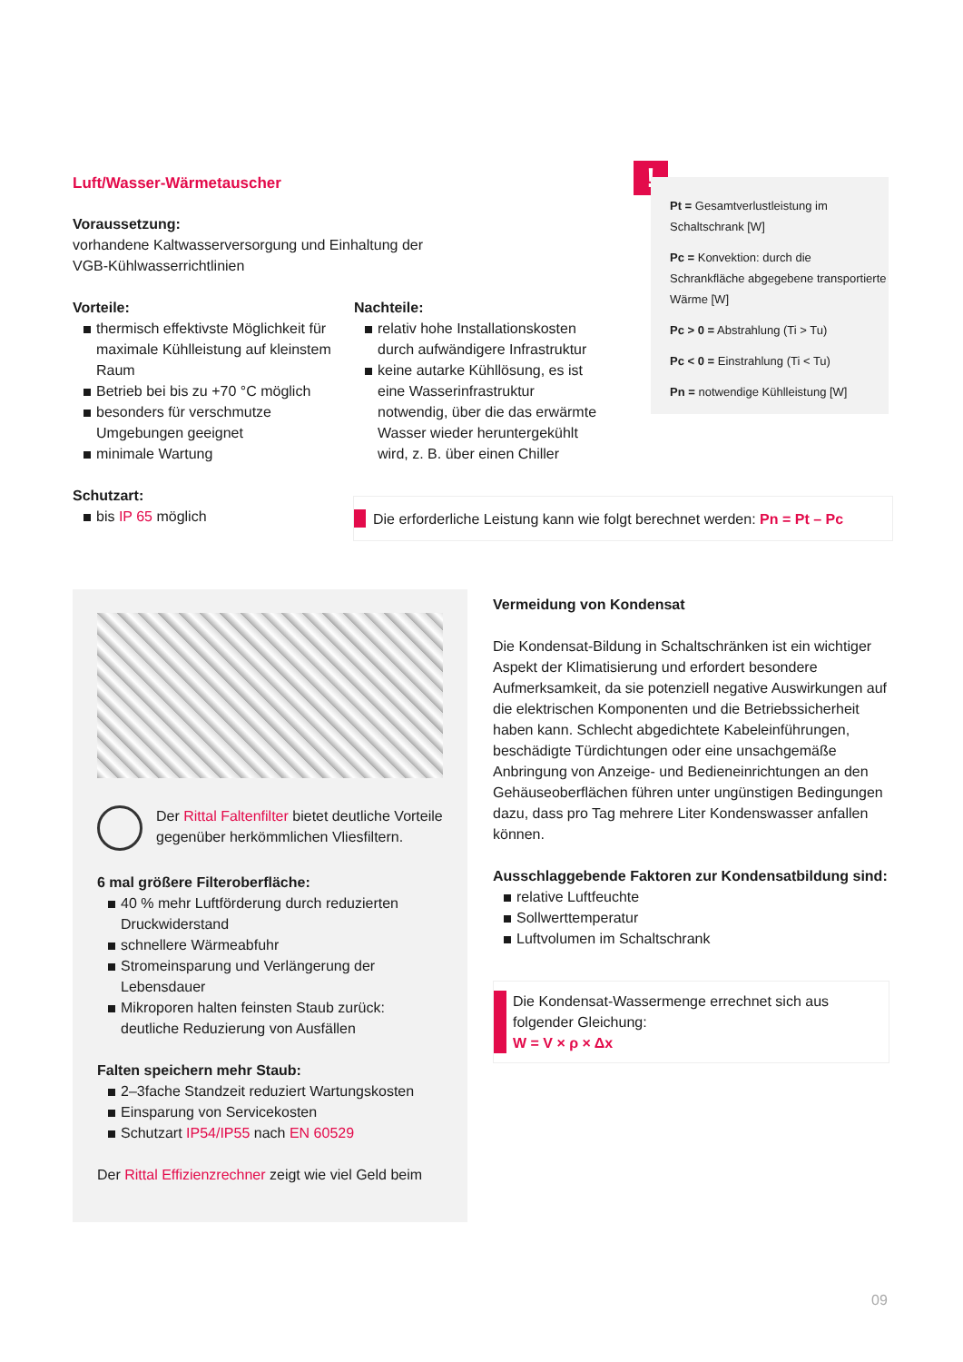Luft/Wasser-Wärmetauscher
Voraussetzung:
vorhandene Kaltwasserversorgung und Einhaltung der
VGB-Kühlwasserrichtlinien
Vorteile:
thermisch effektivste Möglichkeit für maximale Kühlleistung auf kleinstem Raum
Betrieb bei bis zu +70 °C möglich
besonders für verschmutze Umgebungen geeignet
minimale Wartung
Schutzart:
bis IP 65 möglich
Nachteile:
relativ hohe Installationskosten durch aufwändigere Infrastruktur
keine autarke Kühllösung, es ist eine Wasserinfrastruktur notwendig, über die das erwärmte Wasser wieder heruntergekühlt wird, z. B. über einen Chiller
!
Pt = Gesamtverlustleistung im Schaltschrank [W]
Pc = Konvektion: durch die Schrankfläche abgegebene transportierte Wärme [W]
Pc > 0 = Abstrahlung (Ti > Tu)
Pc < 0 = Einstrahlung (Ti < Tu)
Pn = notwendige Kühlleistung [W]
Die erforderliche Leistung kann wie folgt berechnet werden: Pn = Pt – Pc
Der Rittal Faltenfilter bietet deutliche Vorteile gegenüber herkömmlichen Vliesfiltern.
6 mal größere Filteroberfläche:
40 % mehr Luftförderung durch reduzierten Druckwiderstand
schnellere Wärmeabfuhr
Stromeinsparung und Verlängerung der Lebensdauer
Mikroporen halten feinsten Staub zurück: deutliche Reduzierung von Ausfällen
Falten speichern mehr Staub:
2–3fache Standzeit reduziert Wartungskosten
Einsparung von Servicekosten
Schutzart IP54/IP55 nach EN 60529
Der Rittal Effizienzrechner zeigt wie viel Geld beim
Vermeidung von Kondensat
Die Kondensat-Bildung in Schaltschränken ist ein wichtiger Aspekt der Klimatisierung und erfordert besondere Aufmerksamkeit, da sie potenziell negative Auswirkungen auf die elektrischen Komponenten und die Betriebssicherheit haben kann. Schlecht abgedichtete Kabeleinführungen, beschädigte Türdichtungen oder eine unsachgemäße Anbringung von Anzeige- und Bedieneinrichtungen an den Gehäuseoberflächen führen unter ungünstigen Bedingungen dazu, dass pro Tag mehrere Liter Kondenswasser anfallen können.
Ausschlaggebende Faktoren zur Kondensatbildung sind:
relative Luftfeuchte
Sollwerttemperatur
Luftvolumen im Schaltschrank
Die Kondensat-Wassermenge errechnet sich aus folgender Gleichung:
W = V × ρ × Δx
09